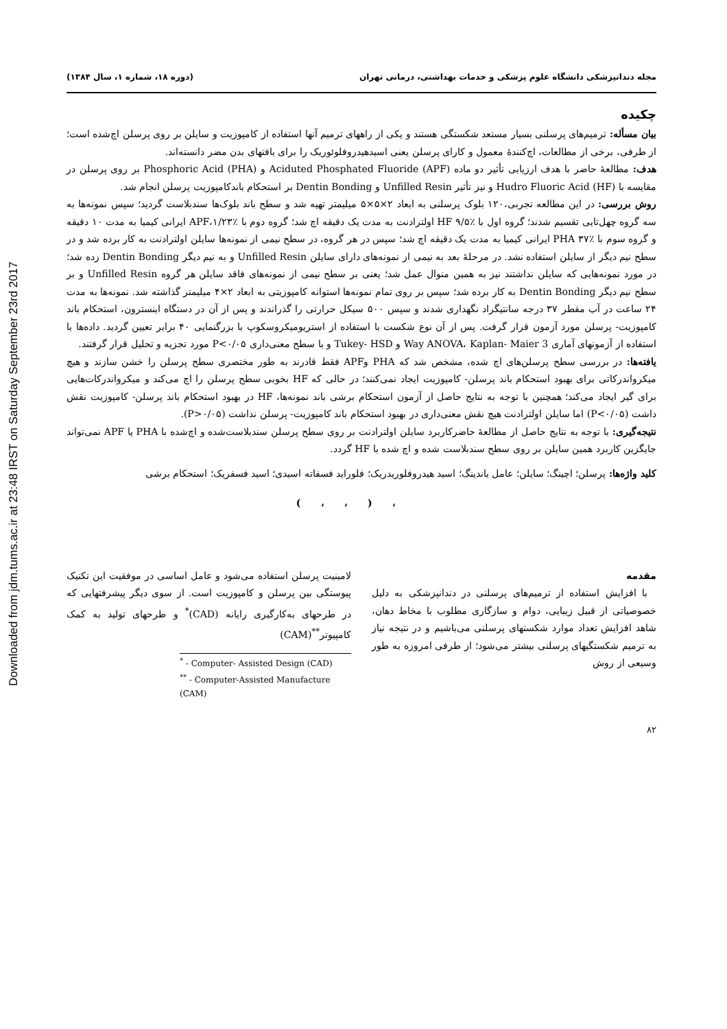Downloaded from jdm.tums.ac.ir at 23:48 IRST on Saturday September 23rd 2017
مجله دندانپزشکی دانشگاه علوم پزشکی و خدمات بهداشتی، درمانی تهران (دوره ۱۸، شماره ۱، سال ۱۳۸۴)
چکیده
بیان مسأله: ترمیم‌های پرسلنی بسیار مستعد شکستگی هستند و یکی از راههای ترمیم آنها استفاده از کامپوزیت و سایلن بر روی پرسلن اچ‌شده است؛ از طرفی، برخی از مطالعات، اچ‌کنندهٔ معمول و کارای پرسلن یعنی اسیدهیدروفلوئوریک را برای بافتهای بدن مضر دانسته‌اند.
هدف: مطالعهٔ حاضر با هدف ارزیابی تأثیر دو ماده Aciduted Phosphated Fluoride (APF) و Phosphoric Acid (PHA) بر روی پرسلن در مقایسه با Hudro Fluoric Acid (HF) و نیز تأثیر Unfilled Resin و Dentin Bonding بر استحکام باندکامپوزیت پرسلن انجام شد.
روش بررسی: در این مطالعه تجربی،۱۲۰ بلوک پرسلنی به ابعاد ۲×۵×۵ میلیمتر تهیه شد و سطح باند بلوک‌ها سندبلاست گردید؛ سپس نمونه‌ها به سه گروه چهل‌تایی تقسیم شدند؛ گروه اول با HF ۹/۵٪ اولترادنت به مدت یک دقیقه اچ شد؛ گروه دوم با APF،۱/۲۳٪ ایرانی کیمیا به مدت ۱۰ دقیقه و گروه سوم با PHA ۳۷٪ ایرانی کیمیا به مدت یک دقیقه اچ شد؛ سپس در هر گروه، در سطح نیمی از نمونه‌ها سایلن اولترادنت به کار برده شد و در سطح نیم دیگر از سایلن استفاده نشد. در مرحلهٔ بعد به نیمی از نمونه‌های دارای سایلن Unfilled Resin و به نیم دیگر Dentin Bonding زده شد؛ در مورد نمونه‌هایی که سایلن نداشتند نیز به همین منوال عمل شد؛ یعنی بر سطح نیمی از نمونه‌های فاقد سایلن هر گروه Unfilled Resin و بر سطح نیم دیگر Dentin Bonding به کار برده شد؛ سپس بر روی تمام نمونه‌ها استوانه کامپوزیتی به ابعاد ۲×۴ میلیمتر گذاشته شد. نمونه‌ها به مدت ۲۴ ساعت در آب مقطر ۳۷ درجه سانتیگراد نگهداری شدند و سپس ۵۰۰ سیکل حرارتی را گذراندند و پس از آن در دستگاه اینسترون، استحکام باند کامپوزیت- پرسلن مورد آزمون قرار گرفت. پس از آن نوع شکست با استفاده از استریومیکروسکوپ با بزرگنمایی ۴۰ برابر تعیین گردید. داده‌ها با استفاده از آزمونهای آماری 3 Way ANOVA، Kaplan- Maier و Tukey- HSD و با سطح معنی‌داری P<۰/۰۵ مورد تجزیه و تحلیل قرار گرفتند.
یافته‌ها: در بررسی سطح پرسلن‌های اچ شده، مشخص شد که PHA وAPF فقط قادرند به طور مختصری سطح پرسلن را خشن سازند و هیچ میکرواندرکاتی برای بهبود استحکام باند پرسلن- کامپوزیت ایجاد نمی‌کنند؛ در حالی که HF بخوبی سطح پرسلن را اچ می‌کند و میکرواندرکات‌هایی برای گیر ایجاد می‌کند؛ همچنین با توجه به نتایج حاصل از آزمون استحکام برشی باند نمونه‌ها، HF در بهبود استحکام باند پرسلن- کامپوزیت نقش داشت (P<۰/۰۵) اما سایلن اولترادنت هیچ نقش معنی‌داری در بهبود استحکام باند کامپوزیت- پرسلن نداشت (P>۰/۰۵).
نتیجه‌گیری: با توجه به نتایج حاصل از مطالعهٔ حاضرکاربرد سایلن اولترادنت بر روی سطح پرسلن سندبلاست‌شده و اچ‌شده با PHA یا APF نمی‌تواند جایگزین کاربرد همین سایلن بر روی سطح سندبلاست شده و اچ شده با HF گردد.
کلید واژه‌ها: پرسلن؛ اچینگ؛ سایلن؛ عامل باندینگ؛ اسید هیدروفلوریدریک؛ فلوراید فسفاته اسیدی؛ اسید فسفریک؛ استحکام برشی
، ( ، ، )
مقدمه
با افزایش استفاده از ترمیم‌های پرسلنی در دندانپزشکی به دلیل خصوصیاتی از قبیل زیبایی، دوام و سازگاری مطلوب با مخاط دهان، شاهد افزایش تعداد موارد شکستهای پرسلنی می‌باشیم و در نتیجه نیاز به ترمیم شکستگیهای پرسلنی بیشتر می‌شود؛ از طرفی امروزه به طور وسیعی از روش
لامینیت پرسلن استفاده می‌شود و عامل اساسی در موفقیت این تکنیک پیوستگی بین پرسلن و کامپوزیت است. از سوی دیگر پیشرفتهایی که در طرحهای به‌کارگیری رایانه (CAD)<sup>*</sup> و طرحهای تولید به کمک کامپیوتر<sup>**</sup>(CAM)
<sup>*</sup> - Computer- Assisted Design (CAD)
<sup>**</sup> - Computer-Assisted Manufacture (CAM)
۸۲